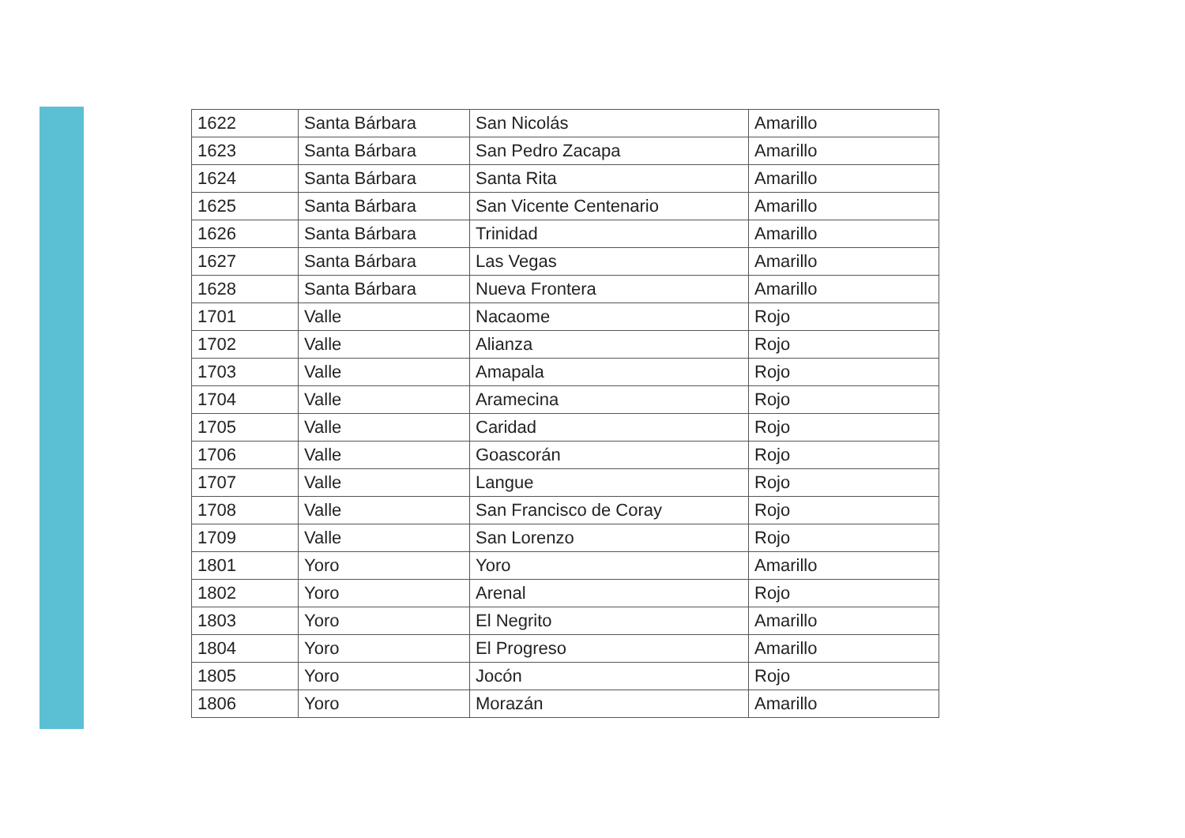| 1622 | Santa Bárbara | San Nicolás | Amarillo |
| 1623 | Santa Bárbara | San Pedro Zacapa | Amarillo |
| 1624 | Santa Bárbara | Santa Rita | Amarillo |
| 1625 | Santa Bárbara | San Vicente Centenario | Amarillo |
| 1626 | Santa Bárbara | Trinidad | Amarillo |
| 1627 | Santa Bárbara | Las Vegas | Amarillo |
| 1628 | Santa Bárbara | Nueva Frontera | Amarillo |
| 1701 | Valle | Nacaome | Rojo |
| 1702 | Valle | Alianza | Rojo |
| 1703 | Valle | Amapala | Rojo |
| 1704 | Valle | Aramecina | Rojo |
| 1705 | Valle | Caridad | Rojo |
| 1706 | Valle | Goascorán | Rojo |
| 1707 | Valle | Langue | Rojo |
| 1708 | Valle | San Francisco de Coray | Rojo |
| 1709 | Valle | San Lorenzo | Rojo |
| 1801 | Yoro | Yoro | Amarillo |
| 1802 | Yoro | Arenal | Rojo |
| 1803 | Yoro | El Negrito | Amarillo |
| 1804 | Yoro | El Progreso | Amarillo |
| 1805 | Yoro | Jocón | Rojo |
| 1806 | Yoro | Morazán | Amarillo |